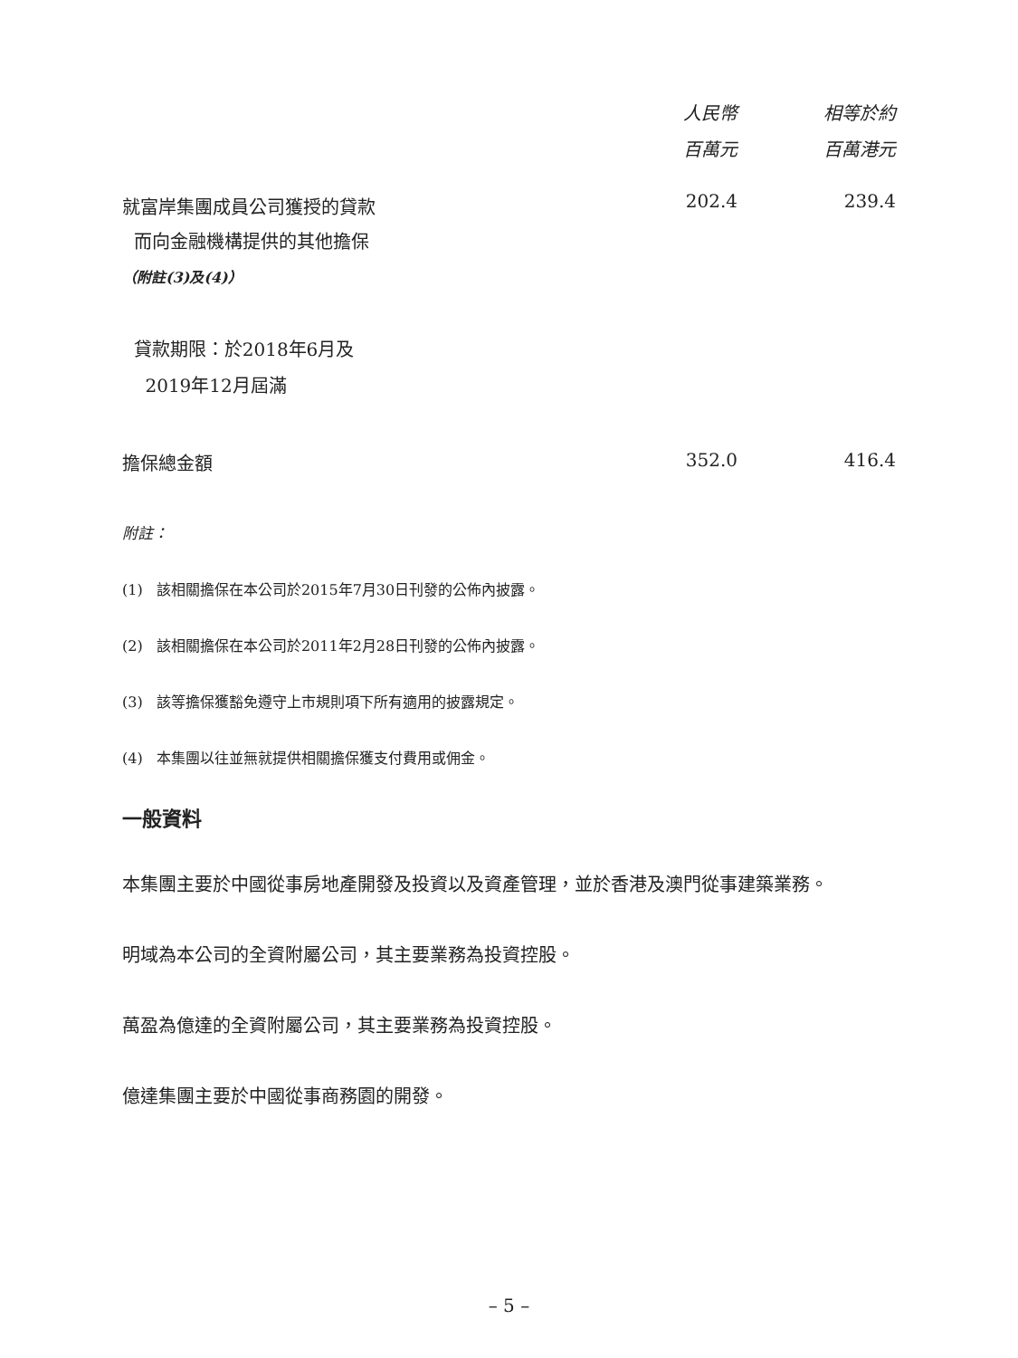| | 人民幣 百萬元 | 相等於約 百萬港元 |
| --- | --- | --- |
| 就富岸集團成員公司獲授的貸款 而向金融機構提供的其他擔保 （附註(3)及(4)） | 202.4 | 239.4 |
| 貸款期限：於2018年6月及 2019年12月屆滿 | | |
| 擔保總金額 | 352.0 | 416.4 |
附註：
(1) 該相關擔保在本公司於2015年7月30日刊發的公佈內披露。
(2) 該相關擔保在本公司於2011年2月28日刊發的公佈內披露。
(3) 該等擔保獲豁免遵守上市規則項下所有適用的披露規定。
(4) 本集團以往並無就提供相關擔保獲支付費用或佣金。
一般資料
本集團主要於中國從事房地產開發及投資以及資產管理，並於香港及澳門從事建築業務。
明域為本公司的全資附屬公司，其主要業務為投資控股。
萬盈為億達的全資附屬公司，其主要業務為投資控股。
億達集團主要於中國從事商務園的開發。
– 5 –